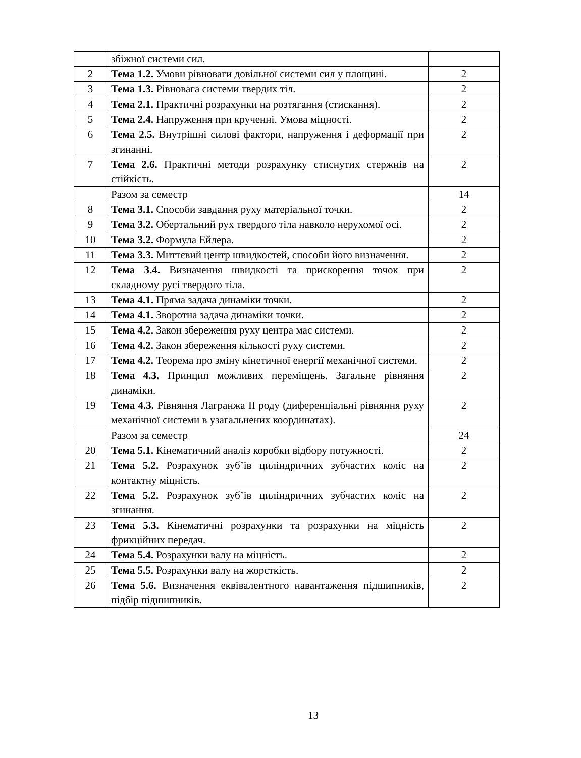| | збіжної системи сил. | |
| 2 | Тема 1.2. Умови рівноваги довільної системи сил у площині. | 2 |
| 3 | Тема 1.3. Рівновага системи твердих тіл. | 2 |
| 4 | Тема 2.1. Практичні розрахунки на розтягання (стискання). | 2 |
| 5 | Тема 2.4. Напруження при крученні. Умова міцності. | 2 |
| 6 | Тема 2.5. Внутрішні силові фактори, напруження і деформації при згинанні. | 2 |
| 7 | Тема 2.6. Практичні методи розрахунку стиснутих стержнів на стійкість. | 2 |
| | Разом за семестр | 14 |
| 8 | Тема 3.1. Способи завдання руху матеріальної точки. | 2 |
| 9 | Тема 3.2. Обертальний рух твердого тіла навколо нерухомої осі. | 2 |
| 10 | Тема 3.2. Формула Ейлера. | 2 |
| 11 | Тема 3.3. Миттєвий центр швидкостей, способи його визначення. | 2 |
| 12 | Тема 3.4. Визначення швидкості та прискорення точок при складному русі твердого тіла. | 2 |
| 13 | Тема 4.1. Пряма задача динаміки точки. | 2 |
| 14 | Тема 4.1. Зворотна задача динаміки точки. | 2 |
| 15 | Тема 4.2. Закон збереження руху центра мас системи. | 2 |
| 16 | Тема 4.2. Закон збереження кількості руху системи. | 2 |
| 17 | Тема 4.2. Теорема про зміну кінетичної енергії механічної системи. | 2 |
| 18 | Тема 4.3. Принцип можливих переміщень. Загальне рівняння динаміки. | 2 |
| 19 | Тема 4.3. Рівняння Лагранжа II роду (диференціальні рівняння руху механічної системи в узагальнених координатах). | 2 |
| | Разом за семестр | 24 |
| 20 | Тема 5.1. Кінематичний аналіз коробки відбору потужності. | 2 |
| 21 | Тема 5.2. Розрахунок зуб’ів циліндричних зубчастих коліс на контактну міцність. | 2 |
| 22 | Тема 5.2. Розрахунок зуб’ів циліндричних зубчастих коліс на згинання. | 2 |
| 23 | Тема 5.3. Кінематичні розрахунки та розрахунки на міцність фрикційних передач. | 2 |
| 24 | Тема 5.4. Розрахунки валу на міцність. | 2 |
| 25 | Тема 5.5. Розрахунки валу на жорсткість. | 2 |
| 26 | Тема 5.6. Визначення еквівалентного навантаження підшипників, підбір підшипників. | 2 |
13